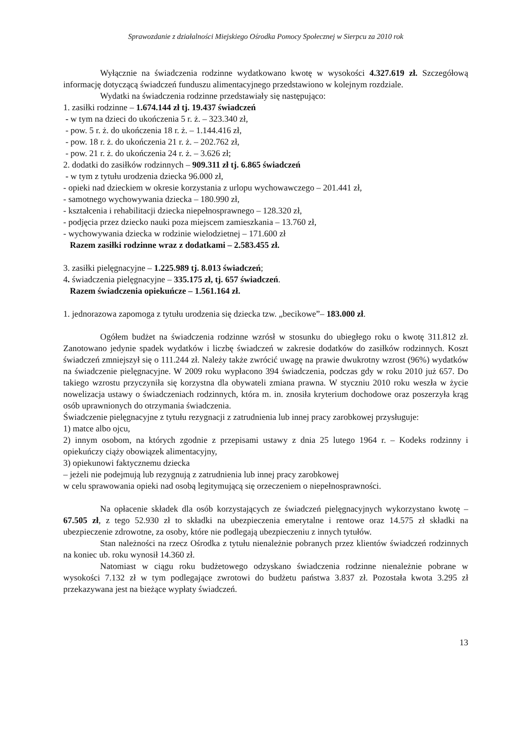Sprawozdanie z działalności Miejskiego Ośrodka Pomocy Społecznej w Sierpcu za 2010 rok
Wyłącznie na świadczenia rodzinne wydatkowano kwotę w wysokości 4.327.619 zł. Szczegółową informację dotyczącą świadczeń funduszu alimentacyjnego przedstawiono w kolejnym rozdziale.
Wydatki na świadczenia rodzinne przedstawiały się następująco:
1. zasiłki rodzinne – 1.674.144 zł tj. 19.437 świadczeń
- w tym na dzieci do ukończenia 5 r. ż. – 323.340 zł,
- pow. 5 r. ż. do ukończenia 18 r. ż. – 1.144.416 zł,
- pow. 18 r. ż. do ukończenia 21 r. ż. – 202.762 zł,
- pow. 21 r. ż. do ukończenia 24 r. ż. – 3.626 zł;
2. dodatki do zasiłków rodzinnych – 909.311 zł tj. 6.865 świadczeń
- w tym z tytułu urodzenia dziecka 96.000 zł,
- opieki nad dzieckiem w okresie korzystania z urlopu wychowawczego – 201.441 zł,
- samotnego wychowywania dziecka – 180.990 zł,
- kształcenia i rehabilitacji dziecka niepełnosprawnego – 128.320 zł,
- podjęcia przez dziecko nauki poza miejscem zamieszkania – 13.760 zł,
- wychowywania dziecka w rodzinie wielodzietnej – 171.600 zł
Razem zasiłki rodzinne wraz z dodatkami – 2.583.455 zł.
3. zasiłki pielęgnacyjne – 1.225.989 tj. 8.013 świadczeń;
4. świadczenia pielęgnacyjne – 335.175 zł, tj. 657 świadczeń.
Razem świadczenia opiekuńcze – 1.561.164 zł.
1. jednorazowa zapomoga z tytułu urodzenia się dziecka tzw. „becikowe”– 183.000 zł.
Ogółem budżet na świadczenia rodzinne wzrósł w stosunku do ubiegłego roku o kwotę 311.812 zł. Zanotowano jedynie spadek wydatków i liczbę świadczeń w zakresie dodatków do zasiłków rodzinnych. Koszt świadczeń zmniejszył się o 111.244 zł. Należy także zwrócić uwagę na prawie dwukrotny wzrost (96%) wydatków na świadczenie pielęgnacyjne. W 2009 roku wypłacono 394 świadczenia, podczas gdy w roku 2010 już 657. Do takiego wzrostu przyczyniła się korzystna dla obywateli zmiana prawna. W styczniu 2010 roku weszła w życie nowelizacja ustawy o świadczeniach rodzinnych, która m. in. znosiła kryterium dochodowe oraz poszerzyła krąg osób uprawnionych do otrzymania świadczenia.
Świadczenie pielęgnacyjne z tytułu rezygnacji z zatrudnienia lub innej pracy zarobkowej przysługuje:
1) matce albo ojcu,
2) innym osobom, na których zgodnie z przepisami ustawy z dnia 25 lutego 1964 r. – Kodeks rodzinny i opiekuńczy ciąży obowiązek alimentacyjny,
3) opiekunowi faktycznemu dziecka
– jeżeli nie podejmują lub rezygnują z zatrudnienia lub innej pracy zarobkowej
w celu sprawowania opieki nad osobą legitymującą się orzeczeniem o niepełnosprawności.
Na opłacenie składek dla osób korzystających ze świadczeń pielęgnacyjnych wykorzystano kwotę – 67.505 zł, z tego 52.930 zł to składki na ubezpieczenia emerytalne i rentowe oraz 14.575 zł składki na ubezpieczenie zdrowotne, za osoby, które nie podlegają ubezpieczeniu z innych tytułów.
Stan należności na rzecz Ośrodka z tytułu nienależnie pobranych przez klientów świadczeń rodzinnych na koniec ub. roku wynosił 14.360 zł.
Natomiast w ciągu roku budżetowego odzyskano świadczenia rodzinne nienależnie pobrane w wysokości 7.132 zł w tym podlegające zwrotowi do budżetu państwa 3.837 zł. Pozostała kwota 3.295 zł przekazywana jest na bieżące wypłaty świadczeń.
13